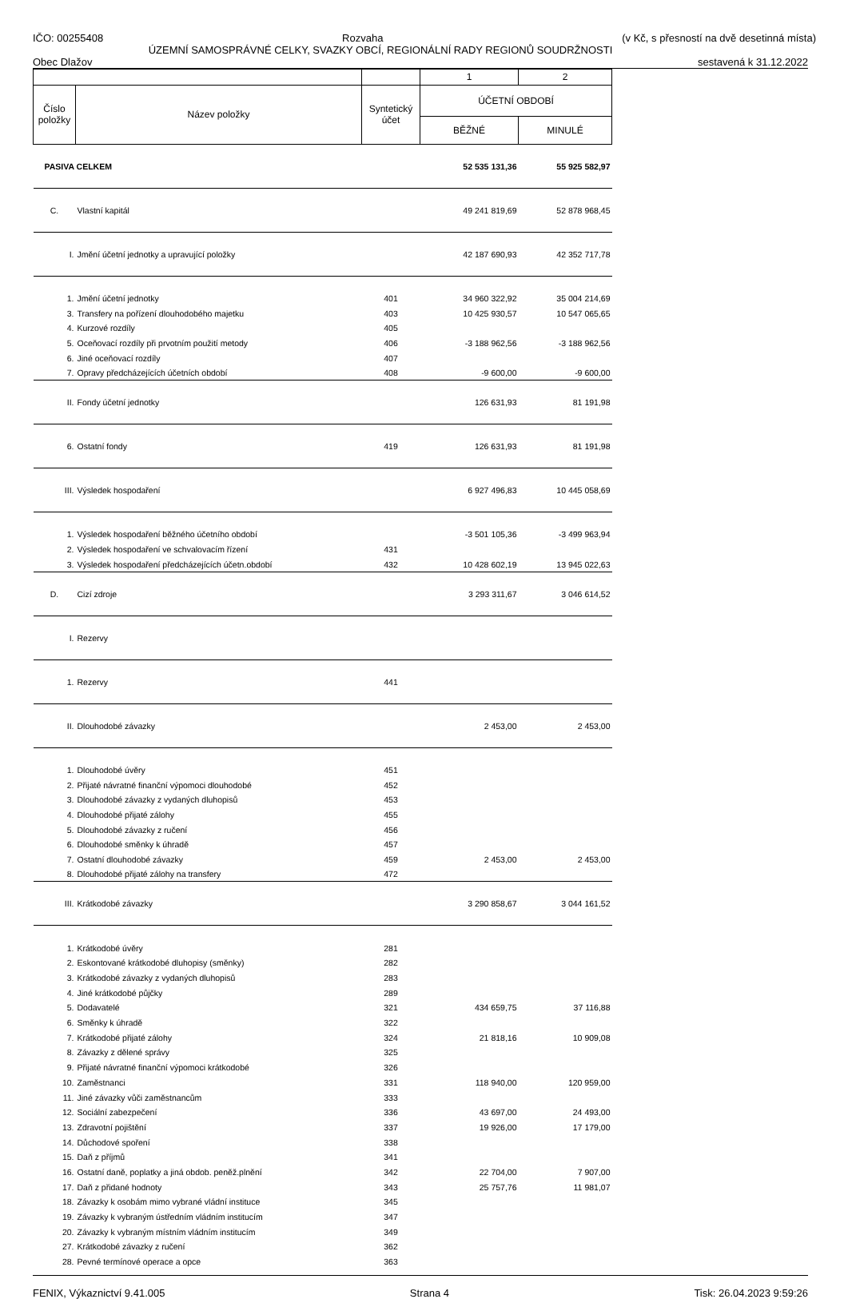IČO: 00255408 Rozvaha (v Kč, s přesností na dvě desetinná místa)
ÚZEMNÍ SAMOSPRÁVNÉ CELKY, SVAZKY OBCÍ, REGIONÁLNÍ RADY REGIONŮ SOUDRŽNOSTI
Obec Dlažov sestavená k 31.12.2022
| | | | 1 | 2 |
| Číslo položky | Název položky | Syntetický účet | ÚČETNÍ OBDOBÍ | |
| | | | BĚŽNÉ | MINULÉ |
| PASIVA CELKEM | | | 52 535 131,36 | 55 925 582,97 |
| C. | Vlastní kapitál | | 49 241 819,69 | 52 878 968,45 |
| I. | Jmění účetní jednotky a upravující položky | | 42 187 690,93 | 42 352 717,78 |
| 1. | Jmění účetní jednotky | 401 | 34 960 322,92 | 35 004 214,69 |
| 3. | Transfery na pořízení dlouhodobého majetku | 403 | 10 425 930,57 | 10 547 065,65 |
| 4. | Kurzové rozdíly | 405 | | |
| 5. | Oceňovací rozdíly při prvotním použití metody | 406 | -3 188 962,56 | -3 188 962,56 |
| 6. | Jiné oceňovací rozdíly | 407 | | |
| 7. | Opravy předcházejících účetních období | 408 | -9 600,00 | -9 600,00 |
| II. | Fondy účetní jednotky | | 126 631,93 | 81 191,98 |
| 6. | Ostatní fondy | 419 | 126 631,93 | 81 191,98 |
| III. | Výsledek hospodaření | | 6 927 496,83 | 10 445 058,69 |
| 1. | Výsledek hospodaření běžného účetního období | | -3 501 105,36 | -3 499 963,94 |
| 2. | Výsledek hospodaření ve schvalovacím řízení | 431 | | |
| 3. | Výsledek hospodaření předcházejících účetn.období | 432 | 10 428 602,19 | 13 945 022,63 |
| D. | Cizí zdroje | | 3 293 311,67 | 3 046 614,52 |
| I. | Rezervy | | | |
| 1. | Rezervy | 441 | | |
| II. | Dlouhodobé závazky | | 2 453,00 | 2 453,00 |
| 1. | Dlouhodobé úvěry | 451 | | |
| 2. | Přijaté návratné finanční výpomoci dlouhodobé | 452 | | |
| 3. | Dlouhodobé závazky z vydaných dluhopisů | 453 | | |
| 4. | Dlouhodobé přijaté zálohy | 455 | | |
| 5. | Dlouhodobé závazky z ručení | 456 | | |
| 6. | Dlouhodobé směnky k úhradě | 457 | | |
| 7. | Ostatní dlouhodobé závazky | 459 | 2 453,00 | 2 453,00 |
| 8. | Dlouhodobé přijaté zálohy na transfery | 472 | | |
| III. | Krátkodobé závazky | | 3 290 858,67 | 3 044 161,52 |
| 1. | Krátkodobé úvěry | 281 | | |
| 2. | Eskontované krátkodobé dluhopisy (směnky) | 282 | | |
| 3. | Krátkodobé závazky z vydaných dluhopisů | 283 | | |
| 4. | Jiné krátkodobé půjčky | 289 | | |
| 5. | Dodavatelé | 321 | 434 659,75 | 37 116,88 |
| 6. | Směnky k úhradě | 322 | | |
| 7. | Krátkodobé přijaté zálohy | 324 | 21 818,16 | 10 909,08 |
| 8. | Závazky z dělené správy | 325 | | |
| 9. | Přijaté návratné finanční výpomoci krátkodobé | 326 | | |
| 10. | Zaměstnanci | 331 | 118 940,00 | 120 959,00 |
| 11. | Jiné závazky vůči zaměstnancům | 333 | | |
| 12. | Sociální zabezpečení | 336 | 43 697,00 | 24 493,00 |
| 13. | Zdravotní pojištění | 337 | 19 926,00 | 17 179,00 |
| 14. | Důchodové spoření | 338 | | |
| 15. | Daň z příjmů | 341 | | |
| 16. | Ostatní daně, poplatky a jiná obdob. peněž.plnění | 342 | 22 704,00 | 7 907,00 |
| 17. | Daň z přidané hodnoty | 343 | 25 757,76 | 11 981,07 |
| 18. | Závazky k osobám mimo vybrané vládní instituce | 345 | | |
| 19. | Závazky k vybraným ústředním vládním institucím | 347 | | |
| 20. | Závazky k vybraným místním vládním institucím | 349 | | |
| 27. | Krátkodobé závazky z ručení | 362 | | |
| 28. | Pevné termínové operace a opce | 363 | | |
FENIX, Výkaznictví 9.41.005 Strana 4 Tisk: 26.04.2023 9:59:26